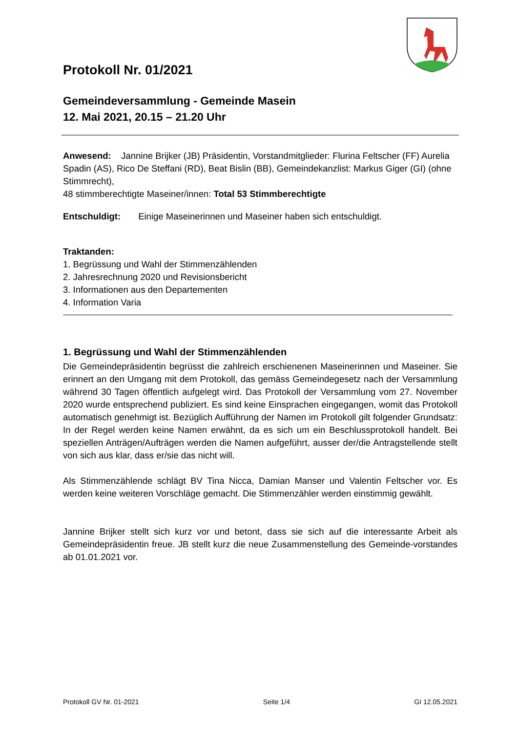Protokoll Nr. 01/2021
Gemeindeversammlung - Gemeinde Masein
12. Mai 2021, 20.15 – 21.20 Uhr
Anwesend: Jannine Brijker (JB) Präsidentin, Vorstandmitglieder: Flurina Feltscher (FF) Aurelia Spadin (AS), Rico De Steffani (RD), Beat Bislin (BB), Gemeindekanzlist: Markus Giger (GI) (ohne Stimmrecht),
48 stimmberechtigte Maseiner/innen: Total 53 Stimmberechtigte
Entschuldigt: Einige Maseinerinnen und Maseiner haben sich entschuldigt.
Traktanden:
1. Begrüssung und Wahl der Stimmenzählenden
2. Jahresrechnung 2020 und Revisionsbericht
3. Informationen aus den Departementen
4. Information Varia
1. Begrüssung und Wahl der Stimmenzählenden
Die Gemeindepräsidentin begrüsst die zahlreich erschienenen Maseinerinnen und Maseiner. Sie erinnert an den Umgang mit dem Protokoll, das gemäss Gemeindegesetz nach der Versammlung während 30 Tagen öffentlich aufgelegt wird. Das Protokoll der Versammlung vom 27. November 2020 wurde entsprechend publiziert. Es sind keine Einsprachen eingegangen, womit das Protokoll automatisch genehmigt ist. Bezüglich Aufführung der Namen im Protokoll gilt folgender Grundsatz: In der Regel werden keine Namen erwähnt, da es sich um ein Beschlussprotokoll handelt. Bei speziellen Anträgen/Aufträgen werden die Namen aufgeführt, ausser der/die Antragstellende stellt von sich aus klar, dass er/sie das nicht will.
Als Stimmenzählende schlägt BV Tina Nicca, Damian Manser und Valentin Feltscher vor. Es werden keine weiteren Vorschläge gemacht. Die Stimmenzähler werden einstimmig gewählt.
Jannine Brijker stellt sich kurz vor und betont, dass sie sich auf die interessante Arbeit als Gemeindepräsidentin freue. JB stellt kurz die neue Zusammenstellung des Gemeinde-vorstandes ab 01.01.2021 vor.
Protokoll GV Nr. 01-2021 Seite 1/4 GI 12.05.2021